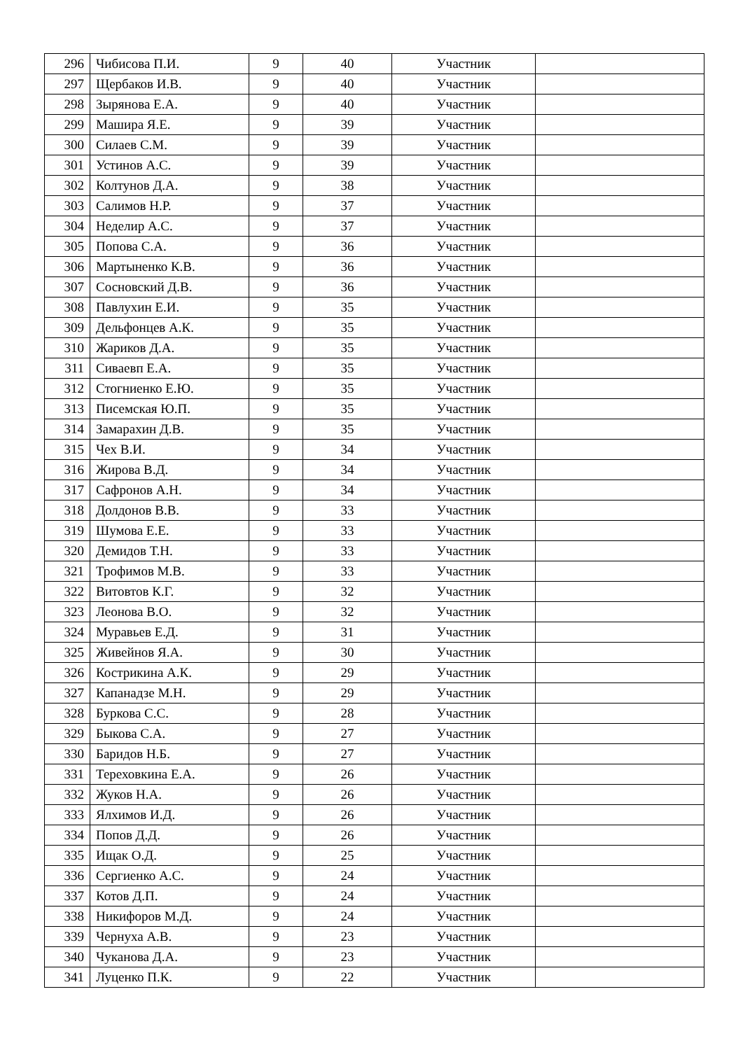| 296 | Чибисова П.И. | 9 | 40 | Участник | |
| 297 | Щербаков И.В. | 9 | 40 | Участник | |
| 298 | Зырянова Е.А. | 9 | 40 | Участник | |
| 299 | Машира Я.Е. | 9 | 39 | Участник | |
| 300 | Силаев С.М. | 9 | 39 | Участник | |
| 301 | Устинов А.С. | 9 | 39 | Участник | |
| 302 | Колтунов Д.А. | 9 | 38 | Участник | |
| 303 | Салимов Н.Р. | 9 | 37 | Участник | |
| 304 | Неделир А.С. | 9 | 37 | Участник | |
| 305 | Попова С.А. | 9 | 36 | Участник | |
| 306 | Мартыненко К.В. | 9 | 36 | Участник | |
| 307 | Сосновский Д.В. | 9 | 36 | Участник | |
| 308 | Павлухин Е.И. | 9 | 35 | Участник | |
| 309 | Дельфонцев А.К. | 9 | 35 | Участник | |
| 310 | Жариков Д.А. | 9 | 35 | Участник | |
| 311 | Сиваевп Е.А. | 9 | 35 | Участник | |
| 312 | Стогниенко Е.Ю. | 9 | 35 | Участник | |
| 313 | Писемская Ю.П. | 9 | 35 | Участник | |
| 314 | Замарахин Д.В. | 9 | 35 | Участник | |
| 315 | Чех В.И. | 9 | 34 | Участник | |
| 316 | Жирова В.Д. | 9 | 34 | Участник | |
| 317 | Сафронов А.Н. | 9 | 34 | Участник | |
| 318 | Долдонов В.В. | 9 | 33 | Участник | |
| 319 | Шумова Е.Е. | 9 | 33 | Участник | |
| 320 | Демидов Т.Н. | 9 | 33 | Участник | |
| 321 | Трофимов М.В. | 9 | 33 | Участник | |
| 322 | Витовтов К.Г. | 9 | 32 | Участник | |
| 323 | Леонова В.О. | 9 | 32 | Участник | |
| 324 | Муравьев Е.Д. | 9 | 31 | Участник | |
| 325 | Живейнов Я.А. | 9 | 30 | Участник | |
| 326 | Кострикина А.К. | 9 | 29 | Участник | |
| 327 | Капанадзе М.Н. | 9 | 29 | Участник | |
| 328 | Буркова С.С. | 9 | 28 | Участник | |
| 329 | Быкова С.А. | 9 | 27 | Участник | |
| 330 | Баридов Н.Б. | 9 | 27 | Участник | |
| 331 | Тереховкина Е.А. | 9 | 26 | Участник | |
| 332 | Жуков Н.А. | 9 | 26 | Участник | |
| 333 | Ялхимов И.Д. | 9 | 26 | Участник | |
| 334 | Попов Д.Д. | 9 | 26 | Участник | |
| 335 | Ищак О.Д. | 9 | 25 | Участник | |
| 336 | Сергиенко А.С. | 9 | 24 | Участник | |
| 337 | Котов Д.П. | 9 | 24 | Участник | |
| 338 | Никифоров М.Д. | 9 | 24 | Участник | |
| 339 | Чернуха А.В. | 9 | 23 | Участник | |
| 340 | Чуканова Д.А. | 9 | 23 | Участник | |
| 341 | Луценко П.К. | 9 | 22 | Участник | |